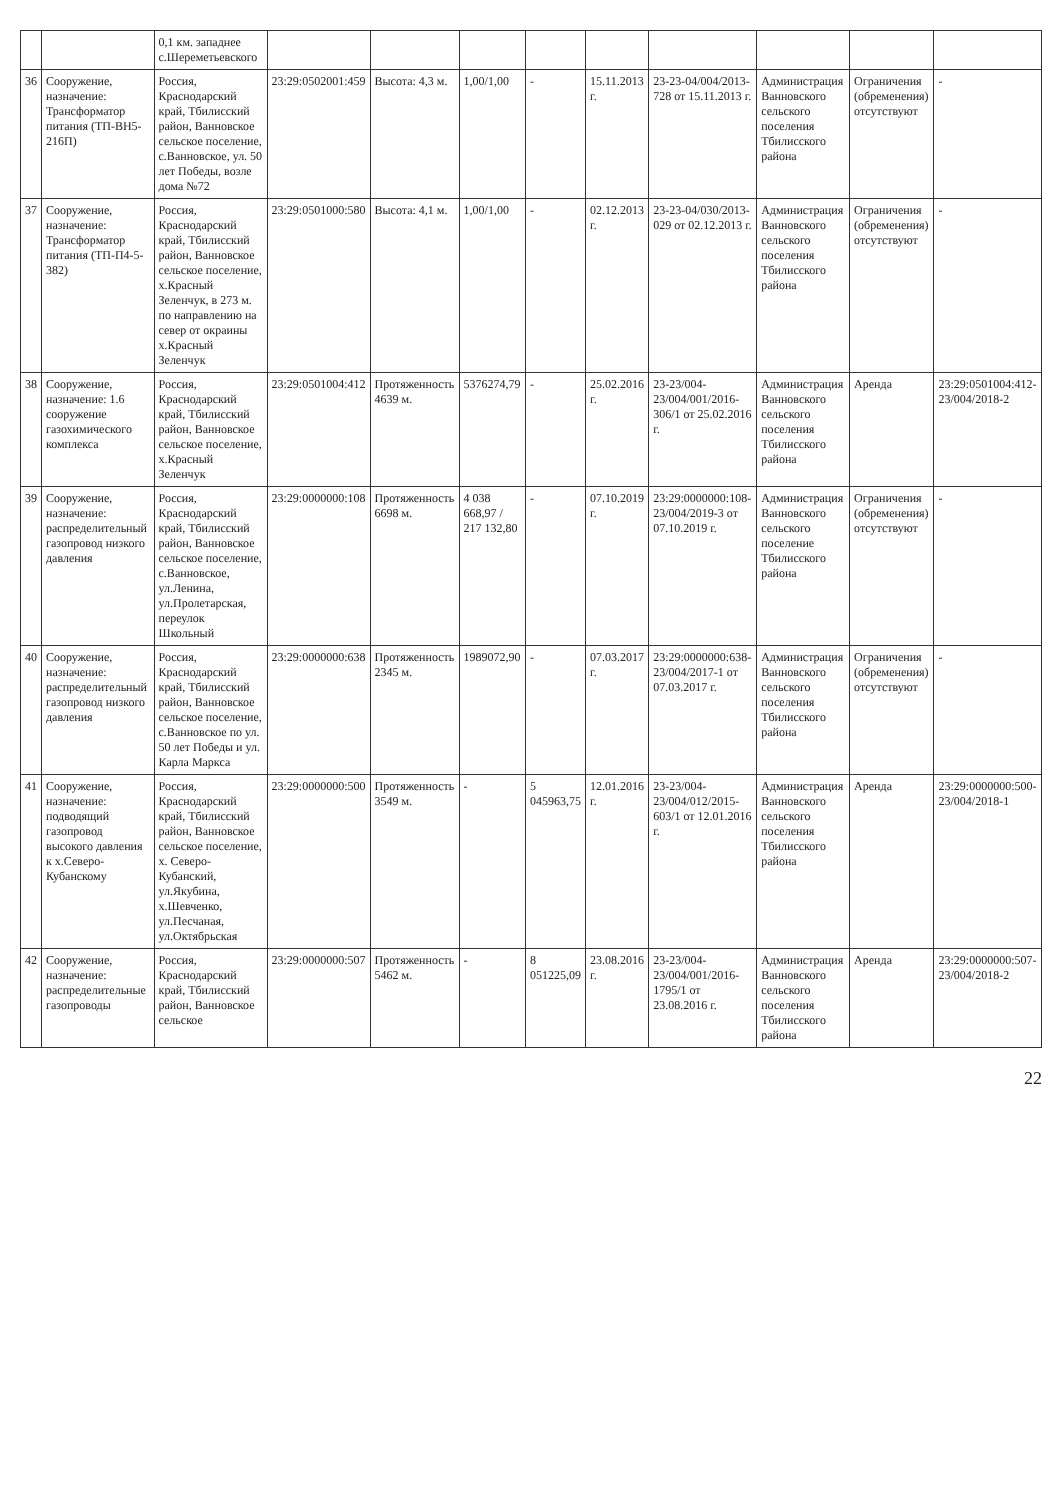| | | 0,1 км. западнее с.Шереметьевского | | | | | | | | | |
| 36 | Сооружение, назначение: Трансформатор питания (ТП-ВН5-216П) | Россия, Краснодарский край, Тбилисский район, Ванновское сельское поселение, с.Ванновское, ул. 50 лет Победы, возле дома №72 | 23:29:0502001:459 | Высота: 4,3 м. | 1,00/1,00 | - | 15.11.2013 г. | 23-23-04/004/2013-728 от 15.11.2013 г. | Администрация Ванновского сельского поселения Тбилисского района | Ограничения (обременения) отсутствуют | - |
| 37 | Сооружение, назначение: Трансформатор питания (ТП-П4-5-382) | Россия, Краснодарский край, Тбилисский район, Ванновское сельское поселение, х.Красный Зеленчук, в 273 м. по направлению на север от окраины х.Красный Зеленчук | 23:29:0501000:580 | Высота: 4,1 м. | 1,00/1,00 | - | 02.12.2013 г. | 23-23-04/030/2013-029 от 02.12.2013 г. | Администрация Ванновского сельского поселения Тбилисского района | Ограничения (обременения) отсутствуют | - |
| 38 | Сооружение, назначение: 1.6 сооружение газохимического комплекса | Россия, Краснодарский край, Тбилисский район, Ванновское сельское поселение, х.Красный Зеленчук | 23:29:0501004:412 | Протяженность 4639 м. | 5376274,79 | - | 25.02.2016 г. | 23-23/004-23/004/001/2016-306/1 от 25.02.2016 г. | Администрация Ванновского сельского поселения Тбилисского района | Аренда | 23:29:0501004:412-23/004/2018-2 |
| 39 | Сооружение, назначение: распределительный газопровод низкого давления | Россия, Краснодарский край, Тбилисский район, Ванновское сельское поселение, с.Ванновское, ул.Ленина, ул.Пролетарская, переулок Школьный | 23:29:0000000:108 | Протяженность 6698 м. | 4 038 668,97 / 217 132,80 | - | 07.10.2019 г. | 23:29:0000000:108-23/004/2019-3 от 07.10.2019 г. | Администрация Ванновского сельского поселение Тбилисского района | Ограничения (обременения) отсутствуют | - |
| 40 | Сооружение, назначение: распределительный газопровод низкого давления | Россия, Краснодарский край, Тбилисский район, Ванновское сельское поселение, с.Ванновское по ул. 50 лет Победы и ул. Карла Маркса | 23:29:0000000:638 | Протяженность 2345 м. | 1989072,90 | - | 07.03.2017 г. | 23:29:0000000:638-23/004/2017-1 от 07.03.2017 г. | Администрация Ванновского сельского поселения Тбилисского района | Ограничения (обременения) отсутствуют | - |
| 41 | Сооружение, назначение: подводящий газопровод высокого давления к х.Северо-Кубанскому | Россия, Краснодарский край, Тбилисский район, Ванновское сельское поселение, х. Северо-Кубанский, ул.Якубина, х.Шевченко, ул.Песчаная, ул.Октябрьская | 23:29:0000000:500 | Протяженность 3549 м. | - | 5 045963,75 | 12.01.2016 г. | 23-23/004-23/004/012/2015-603/1 от 12.01.2016 г. | Администрация Ванновского сельского поселения Тбилисского района | Аренда | 23:29:0000000:500-23/004/2018-1 |
| 42 | Сооружение, назначение: распределительные газопроводы | Россия, Краснодарский край, Тбилисский район, Ванновское сельское | 23:29:0000000:507 | Протяженность 5462 м. | - | 8 051225,09 | 23.08.2016 г. | 23-23/004-23/004/001/2016-1795/1 от 23.08.2016 г. | Администрация Ванновского сельского поселения Тбилисского района | Аренда | 23:29:0000000:507-23/004/2018-2 |
22